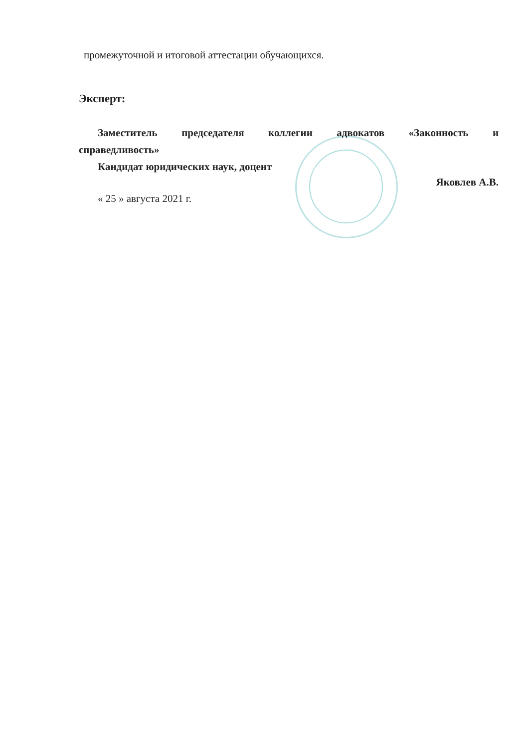промежуточной и итоговой аттестации обучающихся.
Эксперт:
Заместитель председателя коллегии адвокатов «Законность и
справедливость»
Кандидат юридических наук, доцент
Яковлев А.В.
« 25 » августа 2021 г.